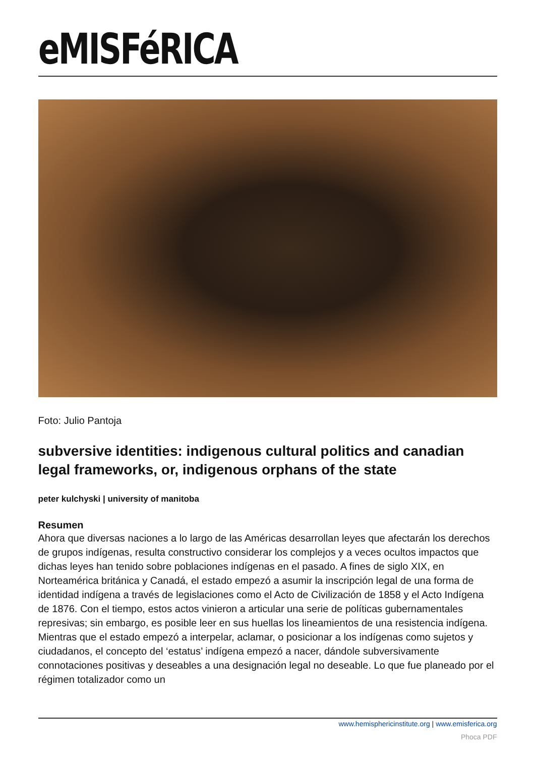eMISFéRICA
Foto: Julio Pantoja
subversive identities: indigenous cultural politics and canadian legal frameworks, or, indigenous orphans of the state
peter kulchyski | university of manitoba
Resumen
Ahora que diversas naciones a lo largo de las Américas desarrollan leyes que afectarán los derechos de grupos indígenas, resulta constructivo considerar los complejos y a veces ocultos impactos que dichas leyes han tenido sobre poblaciones indígenas en el pasado. A fines de siglo XIX, en Norteamérica británica y Canadá, el estado empezó a asumir la inscripción legal de una forma de identidad indígena a través de legislaciones como el Acto de Civilización de 1858 y el Acto Indígena de 1876. Con el tiempo, estos actos vinieron a articular una serie de políticas gubernamentales represivas; sin embargo, es posible leer en sus huellas los lineamientos de una resistencia indígena. Mientras que el estado empezó a interpelar, aclamar, o posicionar a los indígenas como sujetos y ciudadanos, el concepto del ‘estatus’ indígena empezó a nacer, dándole subversivamente connotaciones positivas y deseables a una designación legal no deseable. Lo que fue planeado por el régimen totalizador como un
www.hemisphericinstitute.org | www.emisferica.org
Phoca PDF